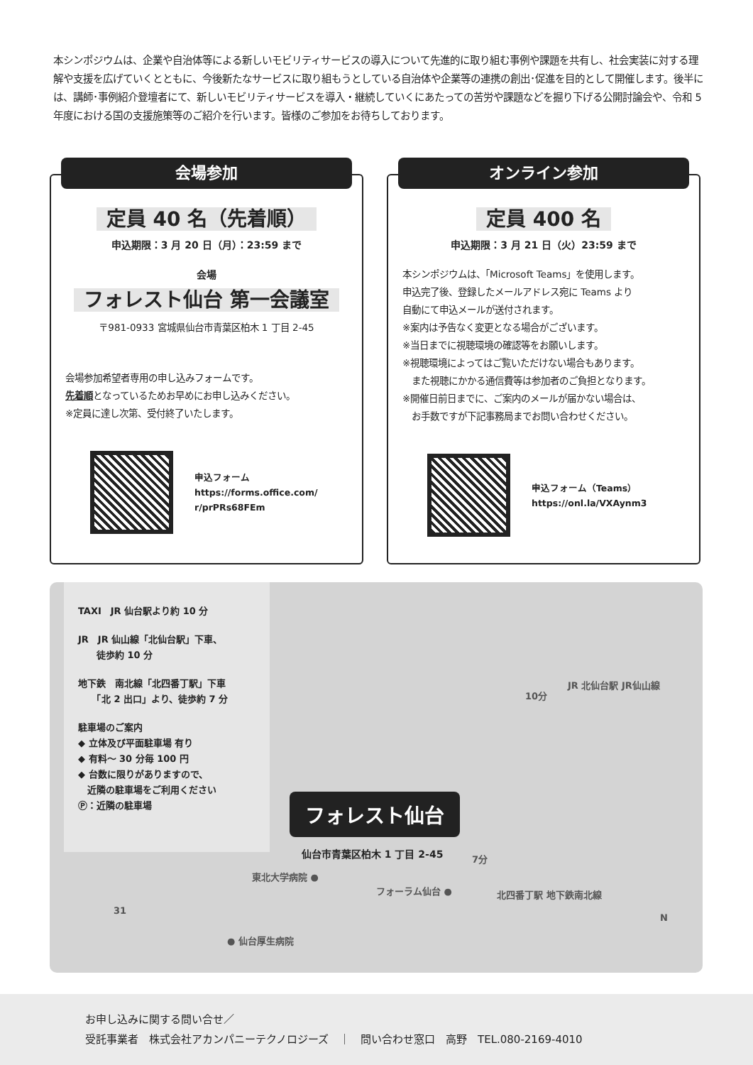本シンポジウムは、企業や自治体等による新しいモビリティサービスの導入について先進的に取り組む事例や課題を共有し、社会実装に対する理解や支援を広げていくとともに、今後新たなサービスに取り組もうとしている自治体や企業等の連携の創出･促進を目的として開催します。後半には、講師･事例紹介登壇者にて、新しいモビリティサービスを導入・継続していくにあたっての苦労や課題などを掘り下げる公開討論会や、令和 5 年度における国の支援施策等のご紹介を行います。皆様のご参加をお待ちしております。
会場参加
定員 40 名（先着順）
申込期限：3 月 20 日（月）：23:59 まで
会場
フォレスト仙台 第一会議室
〒981-0933 宮城県仙台市青葉区柏木 1 丁目 2-45
会場参加希望者専用の申し込みフォームです。
先着順となっているためお早めにお申し込みください。
※定員に達し次第、受付終了いたします。
申込フォーム
https://forms.office.com/
r/prPRs68FEm
オンライン参加
定員 400 名
申込期限：3 月 21 日（火）23:59 まで
本シンポジウムは、「Microsoft Teams」を使用します。
申込完了後、登録したメールアドレス宛に Teams より
自動にて申込メールが送付されます。
※案内は予告なく変更となる場合がございます。
※当日までに視聴環境の確認等をお願いします。
※視聴環境によってはご覧いただけない場合もあります。
　また視聴にかかる通信費等は参加者のご負担となります。
※開催日前日までに、ご案内のメールが届かない場合は、
　お手数ですが下記事務局までお問い合わせください。
申込フォーム（Teams）
https://onl.la/VXAynm3
TAXI　JR 仙台駅より約 10 分
JR　JR 仙山線「北仙台駅」下車、
　　徒歩約 10 分
地下鉄　南北線「北四番丁駅」下車
　　「北 2 出口」より、徒歩約 7 分
駐車場のご案内
◆ 立体及び平面駐車場 有り
◆ 有料～ 30 分毎 100 円
◆ 台数に限りがありますので、
　近隣の駐車場をご利用ください
Ⓟ：近隣の駐車場
JR 北仙台駅 JR仙山線
10分
フォレスト仙台
仙台市青葉区柏木 1 丁目 2-45 7分
東北大学病院 ●
フォーラム仙台 ● 北四番丁駅 地下鉄南北線
31
● 仙台厚生病院
N
お申し込みに関する問い合せ／
受託事業者　株式会社アカンパニーテクノロジーズ　｜　問い合わせ窓口　高野　TEL.080-2169-4010